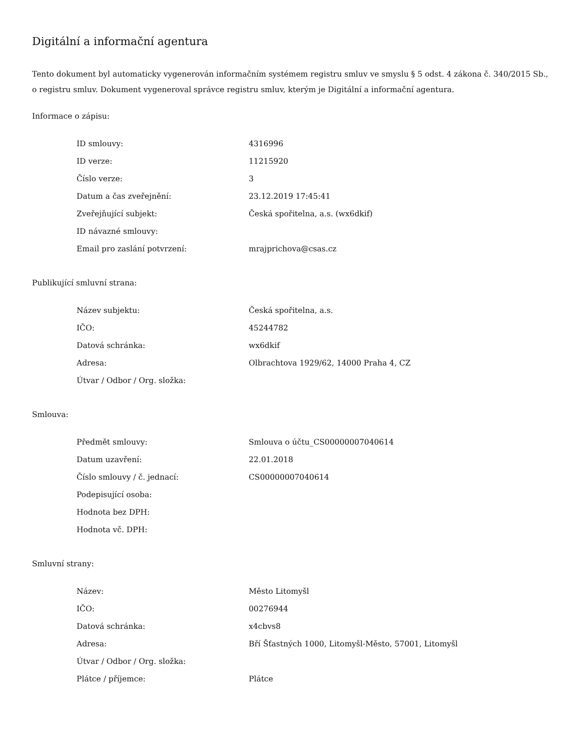Digitální a informační agentura
Tento dokument byl automaticky vygenerován informačním systémem registru smluv ve smyslu § 5 odst. 4 zákona č. 340/2015 Sb., o registru smluv. Dokument vygeneroval správce registru smluv, kterým je Digitální a informační agentura.
Informace o zápisu:
| ID smlouvy: | 4316996 |
| ID verze: | 11215920 |
| Číslo verze: | 3 |
| Datum a čas zveřejnění: | 23.12.2019 17:45:41 |
| Zveřejňující subjekt: | Česká spořitelna, a.s. (wx6dkif) |
| ID návazné smlouvy: | |
| Email pro zaslání potvrzení: | mrajprichova@csas.cz |
Publikující smluvní strana:
| Název subjektu: | Česká spořitelna, a.s. |
| IČO: | 45244782 |
| Datová schránka: | wx6dkif |
| Adresa: | Olbrachtova 1929/62, 14000 Praha 4, CZ |
| Útvar / Odbor / Org. složka: | |
Smlouva:
| Předmět smlouvy: | Smlouva o účtu_CS00000007040614 |
| Datum uzavření: | 22.01.2018 |
| Číslo smlouvy / č. jednací: | CS00000007040614 |
| Podepisující osoba: | |
| Hodnota bez DPH: | |
| Hodnota vč. DPH: | |
Smluvní strany:
| Název: | Město Litomyšl |
| IČO: | 00276944 |
| Datová schránka: | x4cbvs8 |
| Adresa: | Bří Šťastných 1000, Litomyšl-Město, 57001, Litomyšl |
| Útvar / Odbor / Org. složka: | |
| Plátce / příjemce: | Plátce |